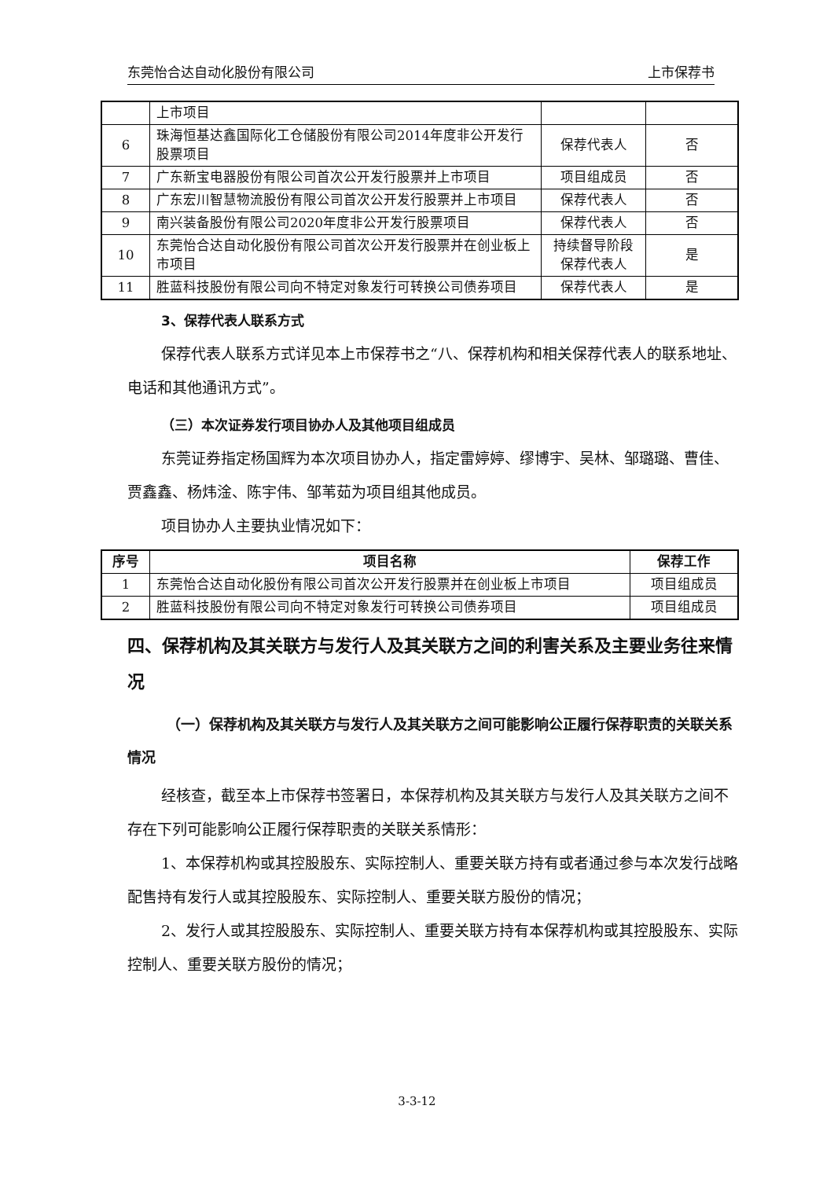东莞怡合达自动化股份有限公司 上市保荐书
| | 上市项目 | | |
| 6 | 珠海恒基达鑫国际化工仓储股份有限公司2014年度非公开发行股票项目 | 保荐代表人 | 否 |
| 7 | 广东新宝电器股份有限公司首次公开发行股票并上市项目 | 项目组成员 | 否 |
| 8 | 广东宏川智慧物流股份有限公司首次公开发行股票并上市项目 | 保荐代表人 | 否 |
| 9 | 南兴装备股份有限公司2020年度非公开发行股票项目 | 保荐代表人 | 否 |
| 10 | 东莞怡合达自动化股份有限公司首次公开发行股票并在创业板上市项目 | 持续督导阶段保荐代表人 | 是 |
| 11 | 胜蓝科技股份有限公司向不特定对象发行可转换公司债券项目 | 保荐代表人 | 是 |
3、保荐代表人联系方式
保荐代表人联系方式详见本上市保荐书之“八、保荐机构和相关保荐代表人的联系地址、电话和其他通讯方式”。
（三）本次证券发行项目协办人及其他项目组成员
东莞证券指定杨国辉为本次项目协办人，指定雷婷婷、缪博宇、吴林、邹璐璐、曹佳、贾鑫鑫、杨炜淦、陈宇伟、邹苇茹为项目组其他成员。
项目协办人主要执业情况如下：
| 序号 | 项目名称 | 保荐工作 |
| --- | --- | --- |
| 1 | 东莞怡合达自动化股份有限公司首次公开发行股票并在创业板上市项目 | 项目组成员 |
| 2 | 胜蓝科技股份有限公司向不特定对象发行可转换公司债券项目 | 项目组成员 |
四、保荐机构及其关联方与发行人及其关联方之间的利害关系及主要业务往来情况
（一）保荐机构及其关联方与发行人及其关联方之间可能影响公正履行保荐职责的关联关系情况
经核查，截至本上市保荐书签署日，本保荐机构及其关联方与发行人及其关联方之间不存在下列可能影响公正履行保荐职责的关联关系情形：
1、本保荐机构或其控股股东、实际控制人、重要关联方持有或者通过参与本次发行战略配售持有发行人或其控股股东、实际控制人、重要关联方股份的情况；
2、发行人或其控股股东、实际控制人、重要关联方持有本保荐机构或其控股股东、实际控制人、重要关联方股份的情况；
3-3-12